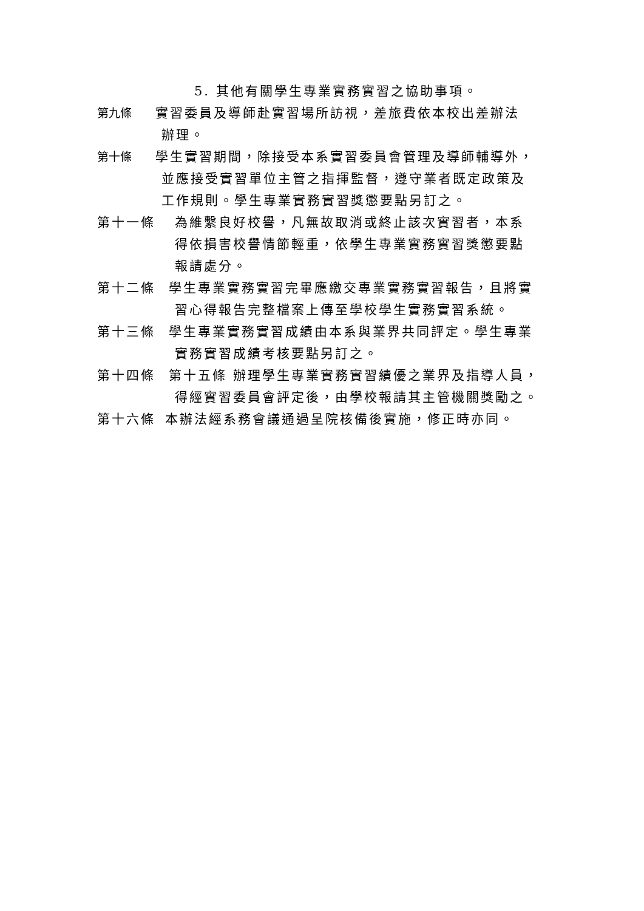5. 其他有關學生專業實務實習之協助事項。
第九條 實習委員及導師赴實習場所訪視，差旅費依本校出差辦法
辦理。
第十條 學生實習期間，除接受本系實習委員會管理及導師輔導外，
並應接受實習單位主管之指揮監督，遵守業者既定政策及
工作規則。學生專業實務實習獎懲要點另訂之。
第十一條 為維繫良好校譽，凡無故取消或終止該次實習者，本系
得依損害校譽情節輕重，依學生專業實務實習獎懲要點
報請處分。
第十二條 學生專業實務實習完畢應繳交專業實務實習報告，且將實
習心得報告完整檔案上傳至學校學生實務實習系統。
第十三條 學生專業實務實習成績由本系與業界共同評定。學生專業
實務實習成績考核要點另訂之。
第十四條 第十五條 辦理學生專業實務實習績優之業界及指導人員，
得經實習委員會評定後，由學校報請其主管機關獎勵之。
第十六條 本辦法經系務會議通過呈院核備後實施，修正時亦同。